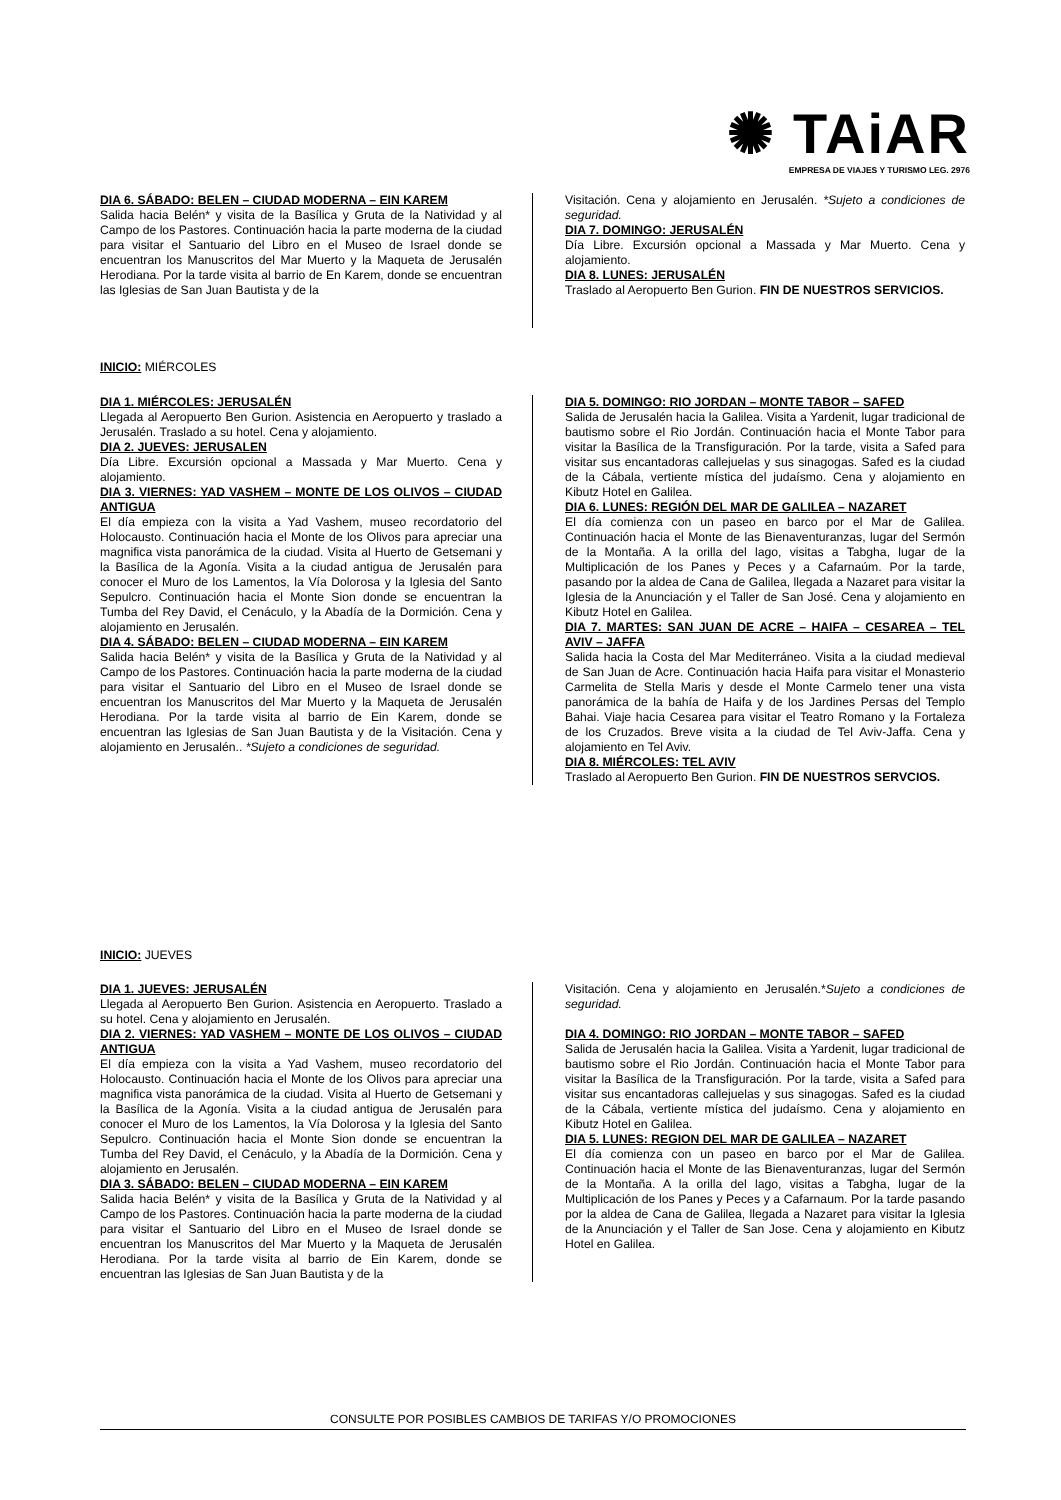✺ TAiAR
EMPRESA DE VIAJES Y TURISMO LEG. 2976
DIA 6. SÁBADO: BELEN – CIUDAD MODERNA – EIN KAREM
Salida hacia Belén* y visita de la Basílica y Gruta de la Natividad y al Campo de los Pastores. Continuación hacia la parte moderna de la ciudad para visitar el Santuario del Libro en el Museo de Israel donde se encuentran los Manuscritos del Mar Muerto y la Maqueta de Jerusalén Herodiana. Por la tarde visita al barrio de En Karem, donde se encuentran las Iglesias de San Juan Bautista y de la
Visitación. Cena y alojamiento en Jerusalén. *Sujeto a condiciones de seguridad.
DIA 7. DOMINGO: JERUSALÉN
Día Libre. Excursión opcional a Massada y Mar Muerto. Cena y alojamiento.
DIA 8. LUNES: JERUSALÉN
Traslado al Aeropuerto Ben Gurion. FIN DE NUESTROS SERVICIOS.
INICIO: MIÉRCOLES
DIA 1. MIÉRCOLES: JERUSALÉN
Llegada al Aeropuerto Ben Gurion. Asistencia en Aeropuerto y traslado a Jerusalén. Traslado a su hotel. Cena y alojamiento.
DIA 2. JUEVES: JERUSALEN
Día Libre. Excursión opcional a Massada y Mar Muerto. Cena y alojamiento.
DIA 3. VIERNES: YAD VASHEM – MONTE DE LOS OLIVOS – CIUDAD ANTIGUA
El día empieza con la visita a Yad Vashem, museo recordatorio del Holocausto. Continuación hacia el Monte de los Olivos para apreciar una magnifica vista panorámica de la ciudad. Visita al Huerto de Getsemani y la Basílica de la Agonía. Visita a la ciudad antigua de Jerusalén para conocer el Muro de los Lamentos, la Vía Dolorosa y la Iglesia del Santo Sepulcro. Continuación hacia el Monte Sion donde se encuentran la Tumba del Rey David, el Cenáculo, y la Abadía de la Dormición. Cena y alojamiento en Jerusalén.
DIA 4. SÁBADO: BELEN – CIUDAD MODERNA – EIN KAREM
Salida hacia Belén* y visita de la Basílica y Gruta de la Natividad y al Campo de los Pastores. Continuación hacia la parte moderna de la ciudad para visitar el Santuario del Libro en el Museo de Israel donde se encuentran los Manuscritos del Mar Muerto y la Maqueta de Jerusalén Herodiana. Por la tarde visita al barrio de Ein Karem, donde se encuentran las Iglesias de San Juan Bautista y de la Visitación. Cena y alojamiento en Jerusalén.. *Sujeto a condiciones de seguridad.
DIA 5. DOMINGO: RIO JORDAN – MONTE TABOR – SAFED
Salida de Jerusalén hacia la Galilea. Visita a Yardenit, lugar tradicional de bautismo sobre el Rio Jordán. Continuación hacia el Monte Tabor para visitar la Basílica de la Transfiguración. Por la tarde, visita a Safed para visitar sus encantadoras callejuelas y sus sinagogas. Safed es la ciudad de la Cábala, vertiente mística del judaísmo. Cena y alojamiento en Kibutz Hotel en Galilea.
DIA 6. LUNES: REGIÓN DEL MAR DE GALILEA – NAZARET
El día comienza con un paseo en barco por el Mar de Galilea. Continuación hacia el Monte de las Bienaventuranzas, lugar del Sermón de la Montaña. A la orilla del lago, visitas a Tabgha, lugar de la Multiplicación de los Panes y Peces y a Cafarnaúm. Por la tarde, pasando por la aldea de Cana de Galilea, llegada a Nazaret para visitar la Iglesia de la Anunciación y el Taller de San José. Cena y alojamiento en Kibutz Hotel en Galilea.
DIA 7. MARTES: SAN JUAN DE ACRE – HAIFA – CESAREA – TEL AVIV – JAFFA
Salida hacia la Costa del Mar Mediterráneo. Visita a la ciudad medieval de San Juan de Acre. Continuación hacia Haifa para visitar el Monasterio Carmelita de Stella Maris y desde el Monte Carmelo tener una vista panorámica de la bahía de Haifa y de los Jardines Persas del Templo Bahai. Viaje hacia Cesarea para visitar el Teatro Romano y la Fortaleza de los Cruzados. Breve visita a la ciudad de Tel Aviv-Jaffa. Cena y alojamiento en Tel Aviv.
DIA 8. MIÉRCOLES: TEL AVIV
Traslado al Aeropuerto Ben Gurion. FIN DE NUESTROS SERVCIOS.
INICIO: JUEVES
DIA 1. JUEVES: JERUSALÉN
Llegada al Aeropuerto Ben Gurion. Asistencia en Aeropuerto. Traslado a su hotel. Cena y alojamiento en Jerusalén.
DIA 2. VIERNES: YAD VASHEM – MONTE DE LOS OLIVOS – CIUDAD ANTIGUA
El día empieza con la visita a Yad Vashem, museo recordatorio del Holocausto. Continuación hacia el Monte de los Olivos para apreciar una magnifica vista panorámica de la ciudad. Visita al Huerto de Getsemani y la Basílica de la Agonía. Visita a la ciudad antigua de Jerusalén para conocer el Muro de los Lamentos, la Vía Dolorosa y la Iglesia del Santo Sepulcro. Continuación hacia el Monte Sion donde se encuentran la Tumba del Rey David, el Cenáculo, y la Abadía de la Dormición. Cena y alojamiento en Jerusalén.
DIA 3. SÁBADO: BELEN – CIUDAD MODERNA – EIN KAREM
Salida hacia Belén* y visita de la Basílica y Gruta de la Natividad y al Campo de los Pastores. Continuación hacia la parte moderna de la ciudad para visitar el Santuario del Libro en el Museo de Israel donde se encuentran los Manuscritos del Mar Muerto y la Maqueta de Jerusalén Herodiana. Por la tarde visita al barrio de Ein Karem, donde se encuentran las Iglesias de San Juan Bautista y de la
Visitación. Cena y alojamiento en Jerusalén.*Sujeto a condiciones de seguridad.
DIA 4. DOMINGO: RIO JORDAN – MONTE TABOR – SAFED
Salida de Jerusalén hacia la Galilea. Visita a Yardenit, lugar tradicional de bautismo sobre el Rio Jordán. Continuación hacia el Monte Tabor para visitar la Basílica de la Transfiguración. Por la tarde, visita a Safed para visitar sus encantadoras callejuelas y sus sinagogas. Safed es la ciudad de la Cábala, vertiente mística del judaísmo. Cena y alojamiento en Kibutz Hotel en Galilea.
DIA 5. LUNES: REGION DEL MAR DE GALILEA – NAZARET
El día comienza con un paseo en barco por el Mar de Galilea. Continuación hacia el Monte de las Bienaventuranzas, lugar del Sermón de la Montaña. A la orilla del lago, visitas a Tabgha, lugar de la Multiplicación de los Panes y Peces y a Cafarnaum. Por la tarde pasando por la aldea de Cana de Galilea, llegada a Nazaret para visitar la Iglesia de la Anunciación y el Taller de San Jose. Cena y alojamiento en Kibutz Hotel en Galilea.
CONSULTE POR POSIBLES CAMBIOS DE TARIFAS Y/O PROMOCIONES